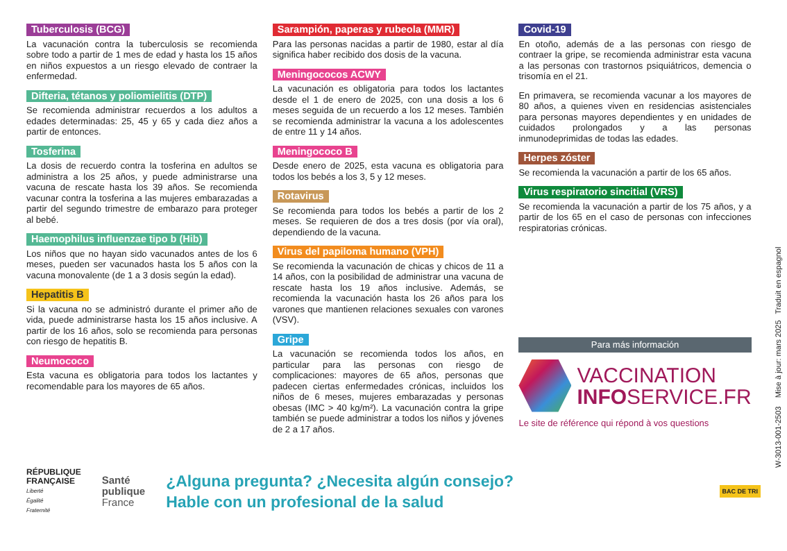Tuberculosis (BCG)
La vacunación contra la tuberculosis se recomienda sobre todo a partir de 1 mes de edad y hasta los 15 años en niños expuestos a un riesgo elevado de contraer la enfermedad.
Difteria, tétanos y poliomielitis (DTP)
Se recomienda administrar recuerdos a los adultos a edades determinadas: 25, 45 y 65 y cada diez años a partir de entonces.
Tosferina
La dosis de recuerdo contra la tosferina en adultos se administra a los 25 años, y puede administrarse una vacuna de rescate hasta los 39 años. Se recomienda vacunar contra la tosferina a las mujeres embarazadas a partir del segundo trimestre de embarazo para proteger al bebé.
Haemophilus influenzae tipo b (Hib)
Los niños que no hayan sido vacunados antes de los 6 meses, pueden ser vacunados hasta los 5 años con la vacuna monovalente (de 1 a 3 dosis según la edad).
Hepatitis B
Si la vacuna no se administró durante el primer año de vida, puede administrarse hasta los 15 años inclusive. A partir de los 16 años, solo se recomienda para personas con riesgo de hepatitis B.
Neumococo
Esta vacuna es obligatoria para todos los lactantes y recomendable para los mayores de 65 años.
Sarampión, paperas y rubeola (MMR)
Para las personas nacidas a partir de 1980, estar al día significa haber recibido dos dosis de la vacuna.
Meningococos ACWY
La vacunación es obligatoria para todos los lactantes desde el 1 de enero de 2025, con una dosis a los 6 meses seguida de un recuerdo a los 12 meses. También se recomienda administrar la vacuna a los adolescentes de entre 11 y 14 años.
Meningococo B
Desde enero de 2025, esta vacuna es obligatoria para todos los bebés a los 3, 5 y 12 meses.
Rotavirus
Se recomienda para todos los bebés a partir de los 2 meses. Se requieren de dos a tres dosis (por vía oral), dependiendo de la vacuna.
Virus del papiloma humano (VPH)
Se recomienda la vacunación de chicas y chicos de 11 a 14 años, con la posibilidad de administrar una vacuna de rescate hasta los 19 años inclusive. Además, se recomienda la vacunación hasta los 26 años para los varones que mantienen relaciones sexuales con varones (VSV).
Gripe
La vacunación se recomienda todos los años, en particular para las personas con riesgo de complicaciones: mayores de 65 años, personas que padecen ciertas enfermedades crónicas, incluidos los niños de 6 meses, mujeres embarazadas y personas obesas (IMC > 40 kg/m²). La vacunación contra la gripe también se puede administrar a todos los niños y jóvenes de 2 a 17 años.
Covid-19
En otoño, además de a las personas con riesgo de contraer la gripe, se recomienda administrar esta vacuna a las personas con trastornos psiquiátricos, demencia o trisomía en el 21.
En primavera, se recomienda vacunar a los mayores de 80 años, a quienes viven en residencias asistenciales para personas mayores dependientes y en unidades de cuidados prolongados y a las personas inmunodeprimidas de todas las edades.
Herpes zóster
Se recomienda la vacunación a partir de los 65 años.
Virus respiratorio sincitial (VRS)
Se recomienda la vacunación a partir de los 75 años, y a partir de los 65 en el caso de personas con infecciones respiratorias crónicas.
Para más información
VACCINATION
INFOSERVICE.FR
Le site de référence qui répond à vos questions
W-3013-001-2503 Mise à jour: mars 2025 Traduit en espagnol
RÉPUBLIQUE
FRANÇAISE
Liberté
Égalité
Fraternité
Santé
publique
France
¿Alguna pregunta? ¿Necesita algún consejo?
Hable con un profesional de la salud
BAC DE TRI